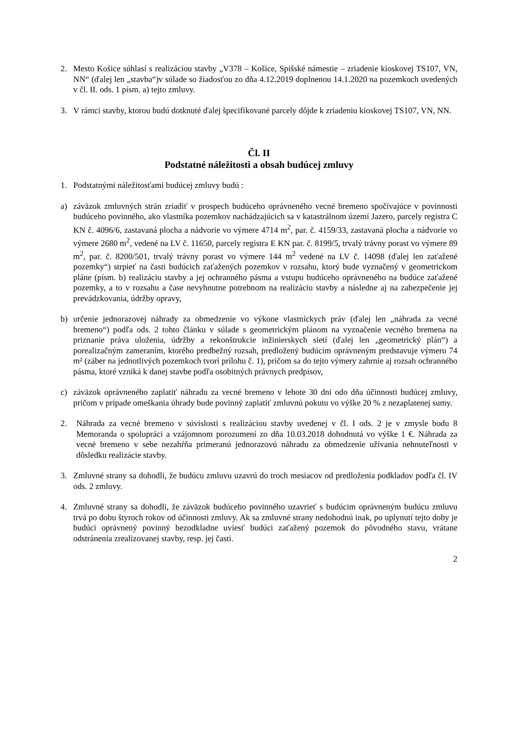2. Mesto Košice súhlasí s realizáciou stavby „V378 – Košice, Spišské námestie – zriadenie kioskovej TS107, VN, NN“ (ďalej len „stavba“)v súlade so žiadosťou zo dňa 4.12.2019 doplnenou 14.1.2020 na pozemkoch uvedených v čl. II. ods. 1 písm. a) tejto zmluvy.
3. V rámci stavby, ktorou budú dotknuté ďalej špecifikované parcely dôjde k zriadeniu kioskovej TS107, VN, NN.
Čl. II
Podstatné náležitosti a obsah budúcej zmluvy
1. Podstatnými náležitosťami budúcej zmluvy budú :
a) záväzok zmluvných strán zriadiť v prospech budúceho oprávneného vecné bremeno spočívajúce v povinnosti budúceho povinného, ako vlastníka pozemkov nachádzajúcich sa v katastrálnom území Jazero, parcely registra C KN č. 4096/6, zastavaná plocha a nádvorie vo výmere 4714 m<sup>2</sup>, par. č. 4159/33, zastavaná plocha a nádvorie vo výmere 2680 m<sup>2</sup>, vedené na LV č. 11650, parcely registra E KN par. č. 8199/5, trvalý trávny porast vo výmere 89 m<sup>2</sup>, par. č. 8200/501, trvalý trávny porast vo výmere 144 m<sup>2</sup> vedené na LV č. 14098 (ďalej len zaťažené pozemky“) strpieť na časti budúcich zaťažených pozemkov v rozsahu, ktorý bude vyznačený v geometrickom pláne (písm. b) realizáciu stavby a jej ochranného pásma a vstupu budúceho oprávneného na budúce zaťažené pozemky, a to v rozsahu a čase nevyhnutne potrebnom na realizáciu stavby a následne aj na zabezpečenie jej prevádzkovania, údržby opravy,
b) určenie jednorazovej náhrady za obmedzenie vo výkone vlastníckych práv (ďalej len „náhrada za vecné bremeno“) podľa ods. 2 tohto článku v súlade s geometrickým plánom na vyznačenie vecného bremena na priznanie práva uloženia, údržby a rekonštrukcie inžinierskych sietí (ďalej len „geometrický plán“) a porealizačným zameraním, ktorého predbežný rozsah, predložený budúcim oprávneným predstavuje výmeru 74 m² (záber na jednotlivých pozemkoch tvorí prílohu č. 1), pričom sa do tejto výmery zahrnie aj rozsah ochranného pásma, ktoré vzniká k danej stavbe podľa osobitných právnych predpisov,
c) záväzok oprávneného zaplatiť náhradu za vecné bremeno v lehote 30 dní odo dňa účinnosti budúcej zmluvy, pričom v prípade omeškania úhrady bude povinný zaplatiť zmluvnú pokutu vo výške 20 % z nezaplatenej sumy.
2. Náhrada za vecné bremeno v súvislosti s realizáciou stavby uvedenej v čl. I ods. 2 je v zmysle bodu 8 Memoranda o spolupráci a vzájomnom porozumení zo dňa 10.03.2018 dohodnutá vo výške 1 €. Náhrada za vecné bremeno v sebe nezahŕňa primeranú jednorazovú náhradu za obmedzenie užívania nehnuteľnosti v dôsledku realizácie stavby.
3. Zmluvné strany sa dohodli, že budúcu zmluvu uzavrú do troch mesiacov od predloženia podkladov podľa čl. IV ods. 2 zmluvy.
4. Zmluvné strany sa dohodli, že záväzok budúceho povinného uzavrieť s budúcim oprávneným budúcu zmluvu trvá po dobu štyroch rokov od účinnosti zmluvy. Ak sa zmluvné strany nedohodnú inak, po uplynutí tejto doby je budúci oprávnený povinný bezodkladne uviesť budúci zaťažený pozemok do pôvodného stavu, vrátane odstránenia zrealizovanej stavby, resp. jej časti.
2